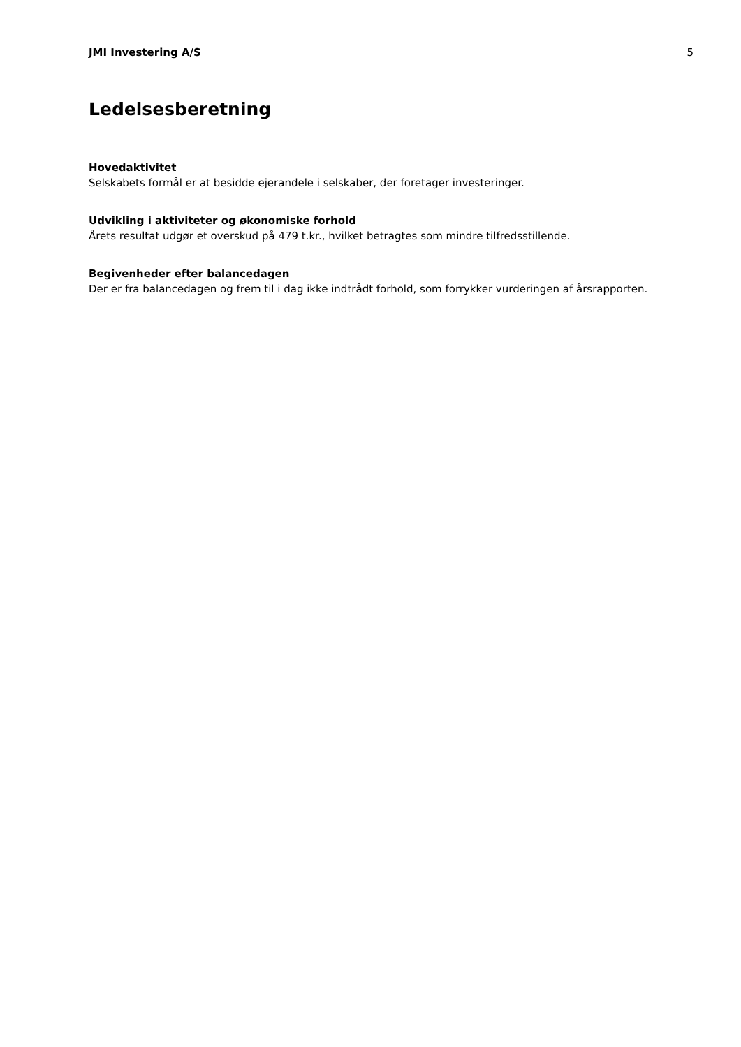JMI Investering A/S 5
Ledelsesberetning
Hovedaktivitet
Selskabets formål er at besidde ejerandele i selskaber, der foretager investeringer.
Udvikling i aktiviteter og økonomiske forhold
Årets resultat udgør et overskud på 479 t.kr., hvilket betragtes som mindre tilfredsstillende.
Begivenheder efter balancedagen
Der er fra balancedagen og frem til i dag ikke indtrådt forhold, som forrykker vurderingen af årsrapporten.